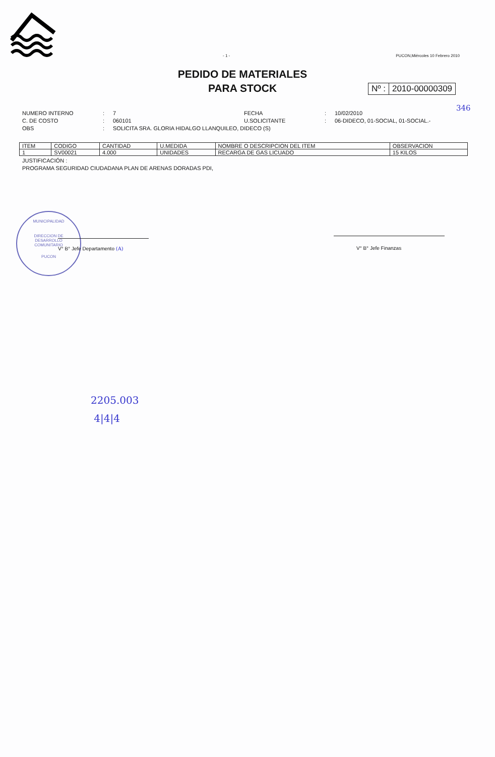- 1 -
PUCON,Miércoles 10 Febrero 2010
PEDIDO DE MATERIALES
PARA STOCK
Nº : 2010-00000309
346
NUMERO INTERNO
:
7
FECHA
:
10/02/2010
C. DE COSTO
:
060101
U.SOLICITANTE
:
06-DIDECO, 01-SOCIAL, 01-SOCIAL.-
OBS
:
SOLICITA SRA. GLORIA HIDALGO LLANQUILEO, DIDECO (S)
| ITEM | CODIGO | CANTIDAD | U.MEDIDA | NOMBRE O DESCRIPCION DEL ITEM | OBSERVACION |
| --- | --- | --- | --- | --- | --- |
| 1 | SV00021 | 4.000 | UNIDADES | RECARGA DE GAS LICUADO | 15 KILOS |
JUSTIFICACIÓN :
PROGRAMA SEGURIDAD CIUDADANA PLAN DE ARENAS DORADAS PDI,
MUNICIPALIDAD
DIRECCION DE
DESARROLLO
COMUNITARIO
PUCON
V° B° Jefe Departamento (A) V° B° Jefe Finanzas
2205.003
4|4|4